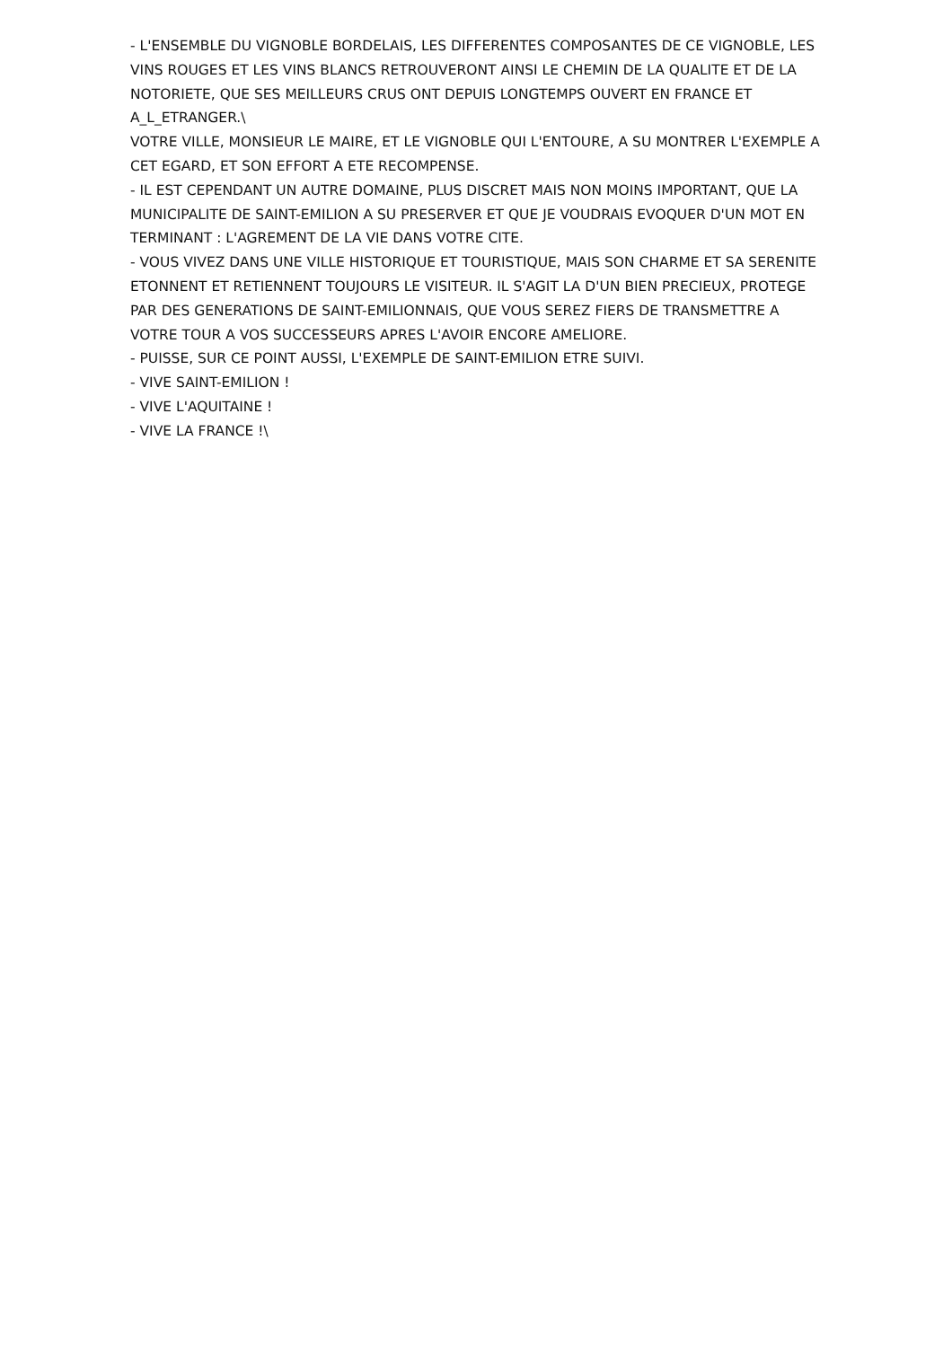- L'ENSEMBLE DU VIGNOBLE BORDELAIS, LES DIFFERENTES COMPOSANTES DE CE VIGNOBLE, LES VINS ROUGES ET LES VINS BLANCS RETROUVERONT AINSI LE CHEMIN DE LA QUALITE ET DE LA NOTORIETE, QUE SES MEILLEURS CRUS ONT DEPUIS LONGTEMPS OUVERT EN FRANCE ET A_L_ETRANGER.\
VOTRE VILLE, MONSIEUR LE MAIRE, ET LE VIGNOBLE QUI L'ENTOURE, A SU MONTRER L'EXEMPLE A CET EGARD, ET SON EFFORT A ETE RECOMPENSE.
- IL EST CEPENDANT UN AUTRE DOMAINE, PLUS DISCRET MAIS NON MOINS IMPORTANT, QUE LA MUNICIPALITE DE SAINT-EMILION A SU PRESERVER ET QUE JE VOUDRAIS EVOQUER D'UN MOT EN TERMINANT : L'AGREMENT DE LA VIE DANS VOTRE CITE.
- VOUS VIVEZ DANS UNE VILLE HISTORIQUE ET TOURISTIQUE, MAIS SON CHARME ET SA SERENITE ETONNENT ET RETIENNENT TOUJOURS LE VISITEUR. IL S'AGIT LA D'UN BIEN PRECIEUX, PROTEGE PAR DES GENERATIONS DE SAINT-EMILIONNAIS, QUE VOUS SEREZ FIERS DE TRANSMETTRE A VOTRE TOUR A VOS SUCCESSEURS APRES L'AVOIR ENCORE AMELIORE.
- PUISSE, SUR CE POINT AUSSI, L'EXEMPLE DE SAINT-EMILION ETRE SUIVI.
- VIVE SAINT-EMILION !
- VIVE L'AQUITAINE !
- VIVE LA FRANCE !\